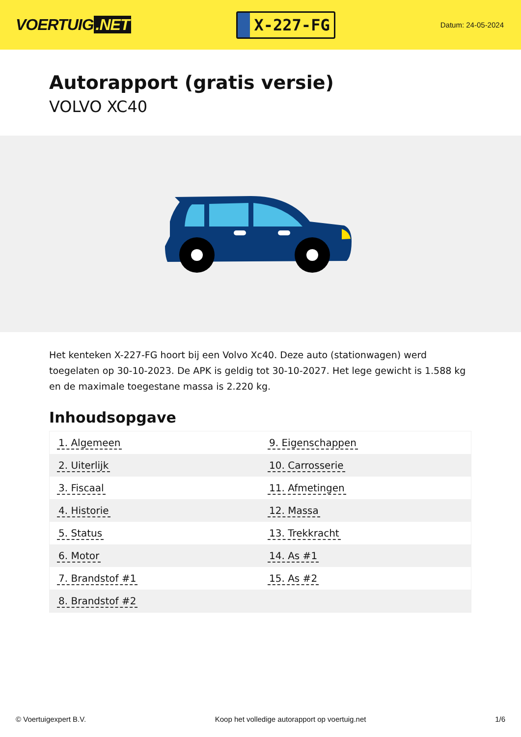VOERTUIG.NET
X-227-FG
Datum: 24-05-2024
Autorapport (gratis versie)
VOLVO XC40
Het kenteken X-227-FG hoort bij een Volvo Xc40. Deze auto (stationwagen) werd toegelaten op 30-10-2023. De APK is geldig tot 30-10-2027. Het lege gewicht is 1.588 kg en de maximale toegestane massa is 2.220 kg.
Inhoudsopgave
| 1. Algemeen | 9. Eigenschappen |
| 2. Uiterlijk | 10. Carrosserie |
| 3. Fiscaal | 11. Afmetingen |
| 4. Historie | 12. Massa |
| 5. Status | 13. Trekkracht |
| 6. Motor | 14. As #1 |
| 7. Brandstof #1 | 15. As #2 |
| 8. Brandstof #2 | |
© Voertuigexpert B.V. Koop het volledige autorapport op voertuig.net 1/6